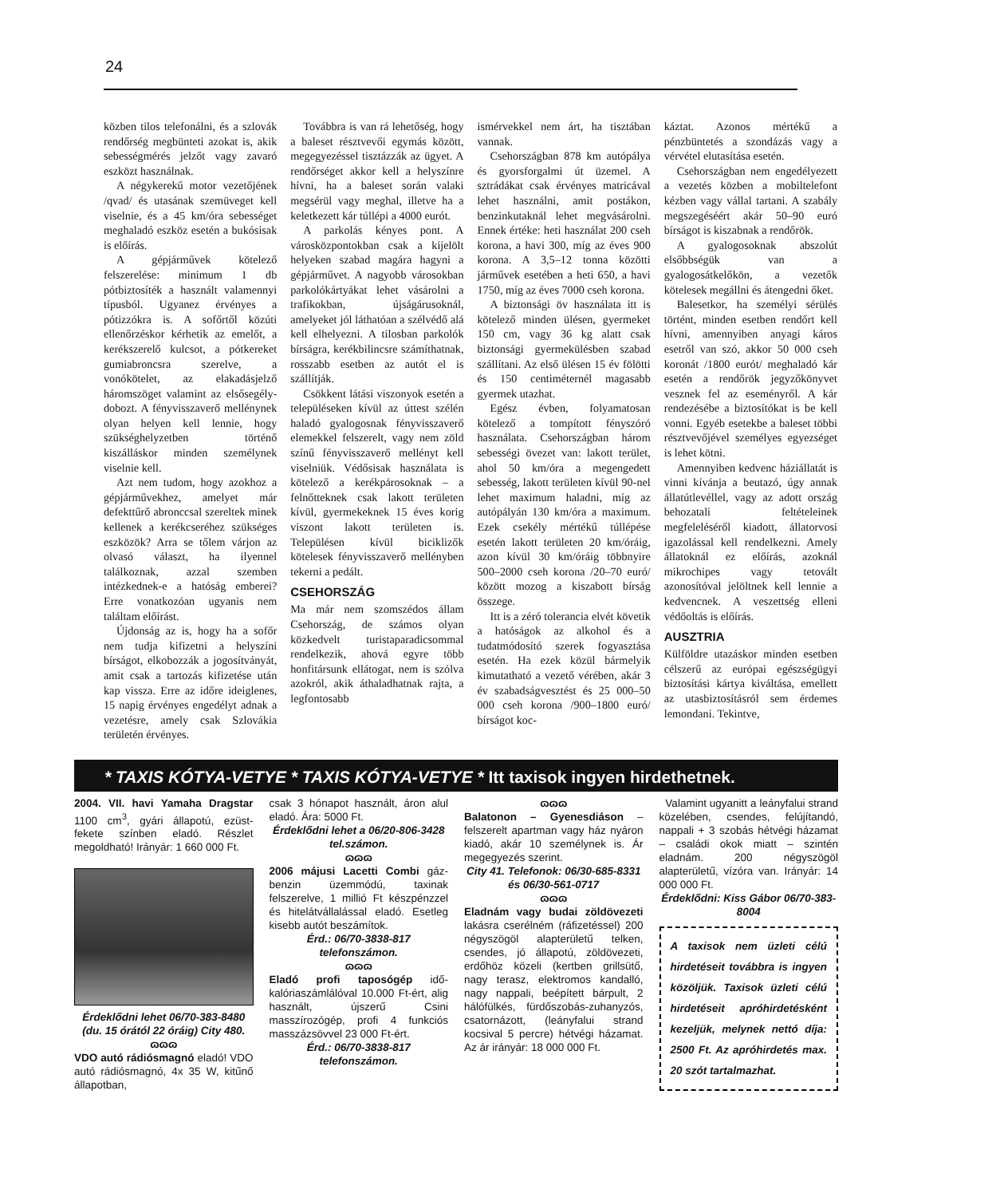24
közben tilos telefonálni, és a szlovák rendőrség megbünteti azokat is, akik sebességmérés jelzőt vagy zavaró eszközt használnak.
A négykerekű motor vezetőjének /qvad/ és utasának szemüveget kell viselnie, és a 45 km/óra sebességet meghaladó eszköz esetén a bukósisak is előírás.
A gépjárművek kötelező felszerelése: minimum 1 db pótbiztosíték a használt valamennyi típusból. Ugyanez érvényes a pótizzókra is. A sofőrtől közúti ellenőrzéskor kérhetik az emelőt, a kerékszerelő kulcsot, a pótkereket gumiabroncsra szerelve, a vonókötelet, az elakadásjelző háromszöget valamint az elsősegély-dobozt. A fényvisszaverő mellénynek olyan helyen kell lennie, hogy szükséghelyzetben történő kiszálláskor minden személynek viselnie kell.
Azt nem tudom, hogy azokhoz a gépjárművekhez, amelyet már defekttűrő abronccsal szereltek minek kellenek a kerékcseréhez szükséges eszközök? Arra se tőlem várjon az olvasó választ, ha ilyennel találkoznak, azzal szemben intézkednek-e a hatóság emberei? Erre vonatkozóan ugyanis nem találtam előírást.
Újdonság az is, hogy ha a sofőr nem tudja kifizetni a helyszíni bírságot, elkobozzák a jogosítványát, amit csak a tartozás kifizetése után kap vissza. Erre az időre ideiglenes, 15 napig érvényes engedélyt adnak a vezetésre, amely csak Szlovákia területén érvényes.
Továbbra is van rá lehetőség, hogy a baleset résztvevői egymás között, megegyezéssel tisztázzák az ügyet. A rendőrséget akkor kell a helyszínre hívni, ha a baleset során valaki megsérül vagy meghal, illetve ha a keletkezett kár túllépi a 4000 eurót.
A parkolás kényes pont. A városközpontokban csak a kijelölt helyeken szabad magára hagyni a gépjárművet. A nagyobb városokban parkolókártyákat lehet vásárolni a trafikokban, újságárusoknál, amelyeket jól láthatóan a szélvédő alá kell elhelyezni. A tilosban parkolók bírságra, kerékbilincsre számíthatnak, rosszabb esetben az autót el is szállítják.
Csökkent látási viszonyok esetén a településeken kívül az úttest szélén haladó gyalogosnak fényvisszaverő elemekkel felszerelt, vagy nem zöld színű fényvisszaverő mellényt kell viselniük. Védősisak használata is kötelező a kerékpárosoknak – a felnőtteknek csak lakott területen kívül, gyermekeknek 15 éves korig viszont lakott területen is. Településen kívül biciklizők kötelesek fényvisszaverő mellényben tekerni a pedált.
CSEHORSZÁG
Ma már nem szomszédos állam Csehország, de számos olyan közkedvelt turistaparadicsommal rendelkezik, ahová egyre több honfitársunk ellátogat, nem is szólva azokról, akik áthaladhatnak rajta, a legfontosabb
ismérvekkel nem árt, ha tisztában vannak.
Csehországban 878 km autópálya és gyorsforgalmi út üzemel. A sztrádákat csak érvényes matricával lehet használni, amit postákon, benzinkutaknál lehet megvásárolni. Ennek értéke: heti használat 200 cseh korona, a havi 300, míg az éves 900 korona. A 3,5–12 tonna közötti járművek esetében a heti 650, a havi 1750, míg az éves 7000 cseh korona.
A biztonsági öv használata itt is kötelező minden ülésen, gyermeket 150 cm, vagy 36 kg alatt csak biztonsági gyermekülésben szabad szállítani. Az első ülésen 15 év fölötti és 150 centiméternél magasabb gyermek utazhat.
Egész évben, folyamatosan kötelező a tompított fényszóró használata. Csehországban három sebességi övezet van: lakott terület, ahol 50 km/óra a megengedett sebesség, lakott területen kívül 90-nel lehet maximum haladni, míg az autópályán 130 km/óra a maximum. Ezek csekély mértékű túllépése esetén lakott területen 20 km/óráig, azon kívül 30 km/óráig többnyire 500–2000 cseh korona /20–70 euró/ között mozog a kiszabott bírság összege.
Itt is a zéró tolerancia elvét követik a hatóságok az alkohol és a tudatmódosító szerek fogyasztása esetén. Ha ezek közül bármelyik kimutatható a vezető vérében, akár 3 év szabadságvesztést és 25 000–50 000 cseh korona /900–1800 euró/ bírságot koc-
káztat. Azonos mértékű a pénzbüntetés a szondázás vagy a vérvétel elutasítása esetén.
Csehországban nem engedélyezett a vezetés közben a mobiltelefont kézben vagy vállal tartani. A szabály megszegéséért akár 50–90 euró bírságot is kiszabnak a rendőrök.
A gyalogosoknak abszolút elsőbbségük van a gyalogosátkelőkön, a vezetők kötelesek megállni és átengedni őket.
Balesetkor, ha személyi sérülés történt, minden esetben rendőrt kell hívni, amennyiben anyagi káros esetről van szó, akkor 50 000 cseh koronát /1800 eurót/ meghaladó kár esetén a rendőrök jegyzőkönyvet vesznek fel az eseményről. A kár rendezésébe a biztosítókat is be kell vonni. Egyéb esetekbe a baleset többi résztvevőjével személyes egyezséget is lehet kötni.
Amennyiben kedvenc háziállatát is vinni kívánja a beutazó, úgy annak állatútlevéllel, vagy az adott ország behozatali feltételeinek megfeleléséről kiadott, állatorvosi igazolással kell rendelkezni. Amely állatoknál ez előírás, azoknál mikrochipes vagy tetovált azonosítóval jelöltnek kell lennie a kedvencnek. A veszettség elleni védőoltás is előírás.
AUSZTRIA
Külföldre utazáskor minden esetben célszerű az európai egészségügyi biztosítási kártya kiváltása, emellett az utasbiztosításról sem érdemes lemondani. Tekintve,
* TAXIS KÓTYA-VETYE * TAXIS KÓTYA-VETYE * Itt taxisok ingyen hirdethetnek.
2004. VII. havi Yamaha Dragstar 1100 cm<sup>3</sup>, gyári állapotú, ezüst-fekete színben eladó. Részlet megoldható! Irányár: 1 660 000 Ft.
Érdeklődni lehet 06/70-383-8480 (du. 15 órától 22 óráig) City 480.
ɷɷɷ
VDO autó rádiósmagnó eladó! VDO autó rádiósmagnó, 4x 35 W, kitűnő állapotban,
csak 3 hónapot használt, áron alul eladó. Ára: 5000 Ft.
Érdeklődni lehet a 06/20-806-3428 tel.számon.
ɷɷɷ
2006 májusi Lacetti Combi gáz-benzin üzemmódú, taxinak felszerelve, 1 millió Ft készpénzzel és hitelátvállalással eladó. Esetleg kisebb autót beszámítok.
Érd.: 06/70-3838-817 telefonszámon.
ɷɷɷ
Eladó profi taposógép idő-kalóriaszámlálóval 10.000 Ft-ért, alig használt, újszerű Csini masszírozógép, profi 4 funkciós masszázsövvel 23 000 Ft-ért.
Érd.: 06/70-3838-817 telefonszámon.
ɷɷɷ
Balatonon – Gyenesdiáson – felszerelt apartman vagy ház nyáron kiadó, akár 10 személynek is. Ár megegyezés szerint.
City 41. Telefonok: 06/30-685-8331 és 06/30-561-0717
ɷɷɷ
Eladnám vagy budai zöldövezeti lakásra cserélném (ráfizetéssel) 200 négyszögöl alapterületű telken, csendes, jó állapotú, zöldövezeti, erdőhöz közeli (kertben grillsütő, nagy terasz, elektromos kandalló, nagy nappali, beépített bárpult, 2 hálófülkés, fürdőszobás-zuhanyzós, csatornázott, (leányfalui strand kocsival 5 percre) hétvégi házamat. Az ár irányár: 18 000 000 Ft.
Valamint ugyanitt a leányfalui strand közelében, csendes, felújítandó, nappali + 3 szobás hétvégi házamat – családi okok miatt – szintén eladnám. 200 négyszögöl alapterületű, vízóra van. Irányár: 14 000 000 Ft.
Érdeklődni: Kiss Gábor 06/70-383-8004
A taxisok nem üzleti célú hirdetéseit továbbra is ingyen közöljük. Taxisok üzleti célú hirdetéseit apróhirdetésként kezeljük, melynek nettó díja: 2500 Ft. Az apróhirdetés max. 20 szót tartalmazhat.